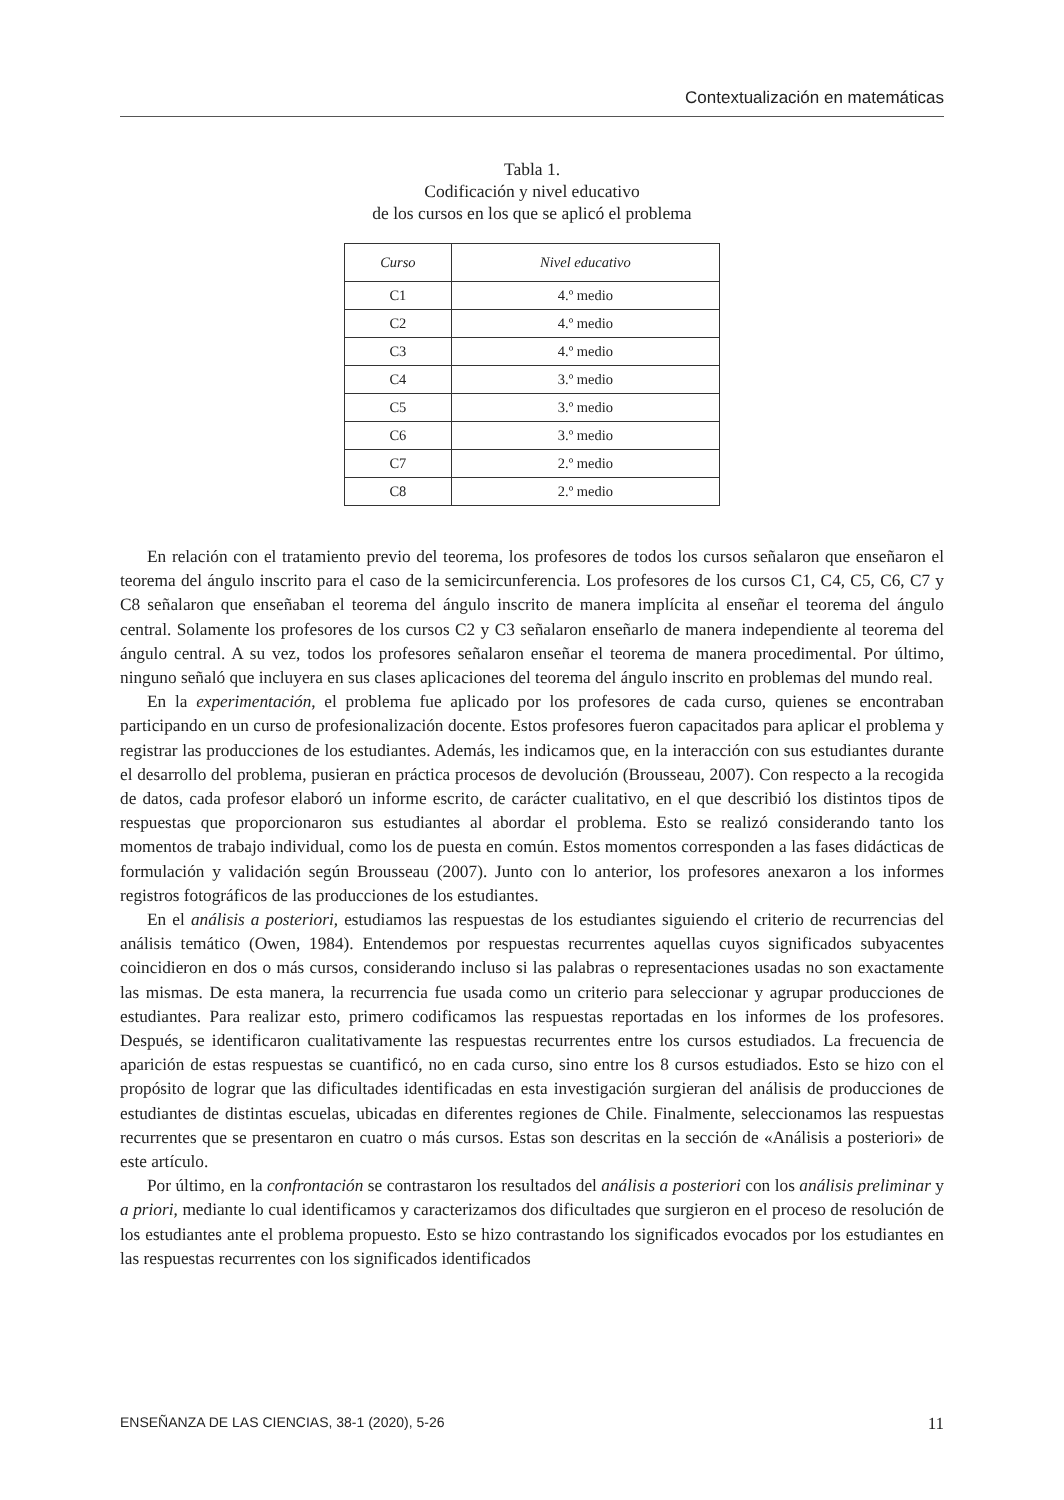Contextualización en matemáticas
Tabla 1.
Codificación y nivel educativo
de los cursos en los que se aplicó el problema
| Curso | Nivel educativo |
| --- | --- |
| C1 | 4.º medio |
| C2 | 4.º medio |
| C3 | 4.º medio |
| C4 | 3.º medio |
| C5 | 3.º medio |
| C6 | 3.º medio |
| C7 | 2.º medio |
| C8 | 2.º medio |
En relación con el tratamiento previo del teorema, los profesores de todos los cursos señalaron que enseñaron el teorema del ángulo inscrito para el caso de la semicircunferencia. Los profesores de los cursos C1, C4, C5, C6, C7 y C8 señalaron que enseñaban el teorema del ángulo inscrito de manera implícita al enseñar el teorema del ángulo central. Solamente los profesores de los cursos C2 y C3 señalaron enseñarlo de manera independiente al teorema del ángulo central. A su vez, todos los profesores señalaron enseñar el teorema de manera procedimental. Por último, ninguno señaló que incluyera en sus clases aplicaciones del teorema del ángulo inscrito en problemas del mundo real.
En la experimentación, el problema fue aplicado por los profesores de cada curso, quienes se encontraban participando en un curso de profesionalización docente. Estos profesores fueron capacitados para aplicar el problema y registrar las producciones de los estudiantes. Además, les indicamos que, en la interacción con sus estudiantes durante el desarrollo del problema, pusieran en práctica procesos de devolución (Brousseau, 2007). Con respecto a la recogida de datos, cada profesor elaboró un informe escrito, de carácter cualitativo, en el que describió los distintos tipos de respuestas que proporcionaron sus estudiantes al abordar el problema. Esto se realizó considerando tanto los momentos de trabajo individual, como los de puesta en común. Estos momentos corresponden a las fases didácticas de formulación y validación según Brousseau (2007). Junto con lo anterior, los profesores anexaron a los informes registros fotográficos de las producciones de los estudiantes.
En el análisis a posteriori, estudiamos las respuestas de los estudiantes siguiendo el criterio de recurrencias del análisis temático (Owen, 1984). Entendemos por respuestas recurrentes aquellas cuyos significados subyacentes coincidieron en dos o más cursos, considerando incluso si las palabras o representaciones usadas no son exactamente las mismas. De esta manera, la recurrencia fue usada como un criterio para seleccionar y agrupar producciones de estudiantes. Para realizar esto, primero codificamos las respuestas reportadas en los informes de los profesores. Después, se identificaron cualitativamente las respuestas recurrentes entre los cursos estudiados. La frecuencia de aparición de estas respuestas se cuantificó, no en cada curso, sino entre los 8 cursos estudiados. Esto se hizo con el propósito de lograr que las dificultades identificadas en esta investigación surgieran del análisis de producciones de estudiantes de distintas escuelas, ubicadas en diferentes regiones de Chile. Finalmente, seleccionamos las respuestas recurrentes que se presentaron en cuatro o más cursos. Estas son descritas en la sección de «Análisis a posteriori» de este artículo.
Por último, en la confrontación se contrastaron los resultados del análisis a posteriori con los análisis preliminar y a priori, mediante lo cual identificamos y caracterizamos dos dificultades que surgieron en el proceso de resolución de los estudiantes ante el problema propuesto. Esto se hizo contrastando los significados evocados por los estudiantes en las respuestas recurrentes con los significados identificados
ENSEÑANZA DE LAS CIENCIAS, 38-1 (2020), 5-26 11